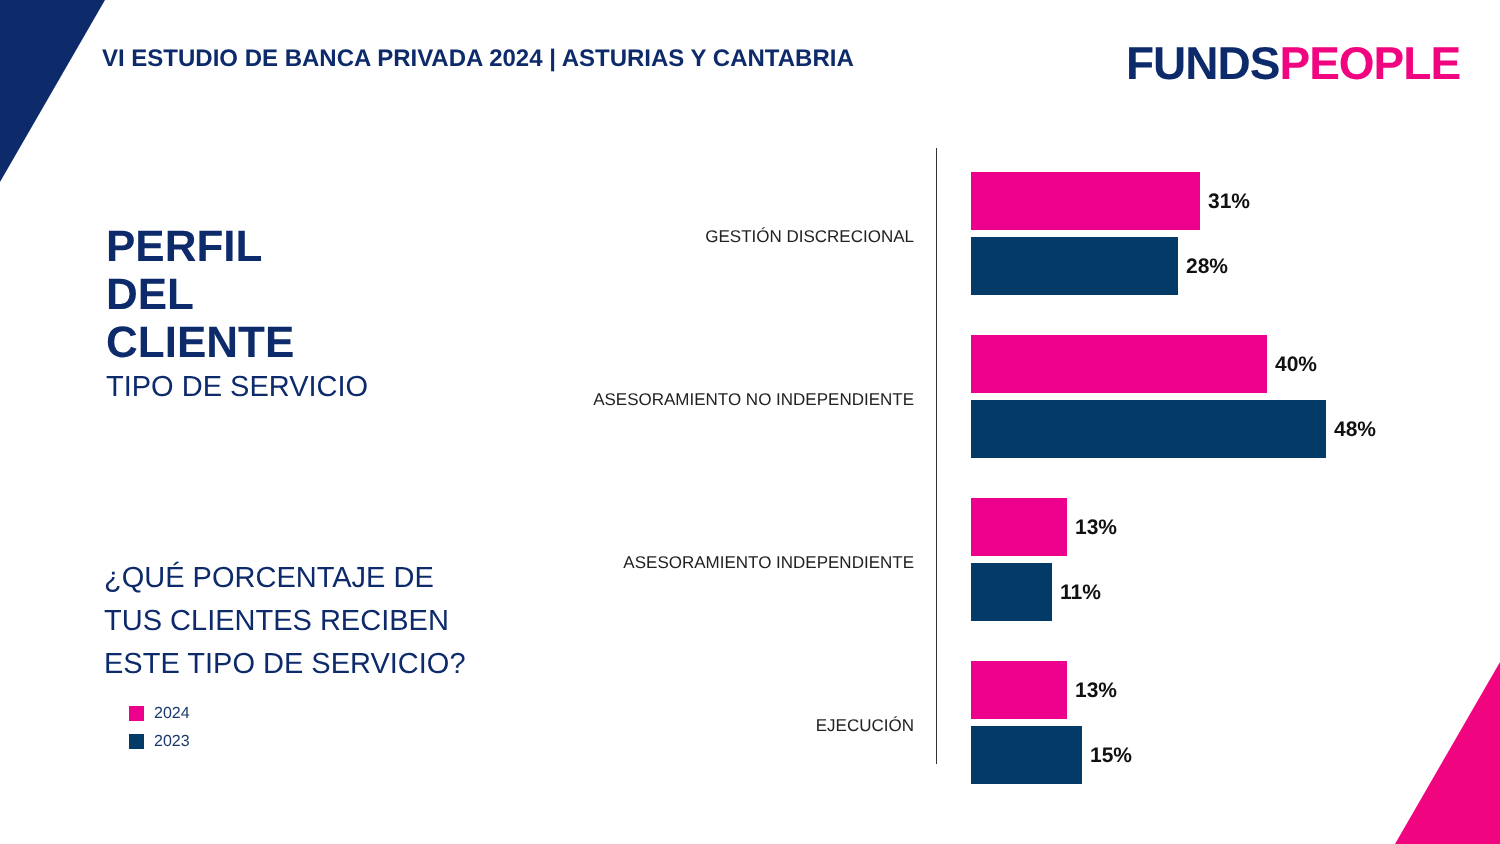VI ESTUDIO DE BANCA PRIVADA 2024 | ASTURIAS Y CANTABRIA
FUNDS PEOPLE
PERFIL
DEL
CLIENTE
TIPO DE SERVICIO
¿QUÉ PORCENTAJE DE TUS CLIENTES RECIBEN ESTE TIPO DE SERVICIO?
2024
2023
GESTIÓN DISCRECIONAL
31%
28%
ASESORAMIENTO NO INDEPENDIENTE
40%
48%
ASESORAMIENTO INDEPENDIENTE
13%
11%
EJECUCIÓN
13%
15%